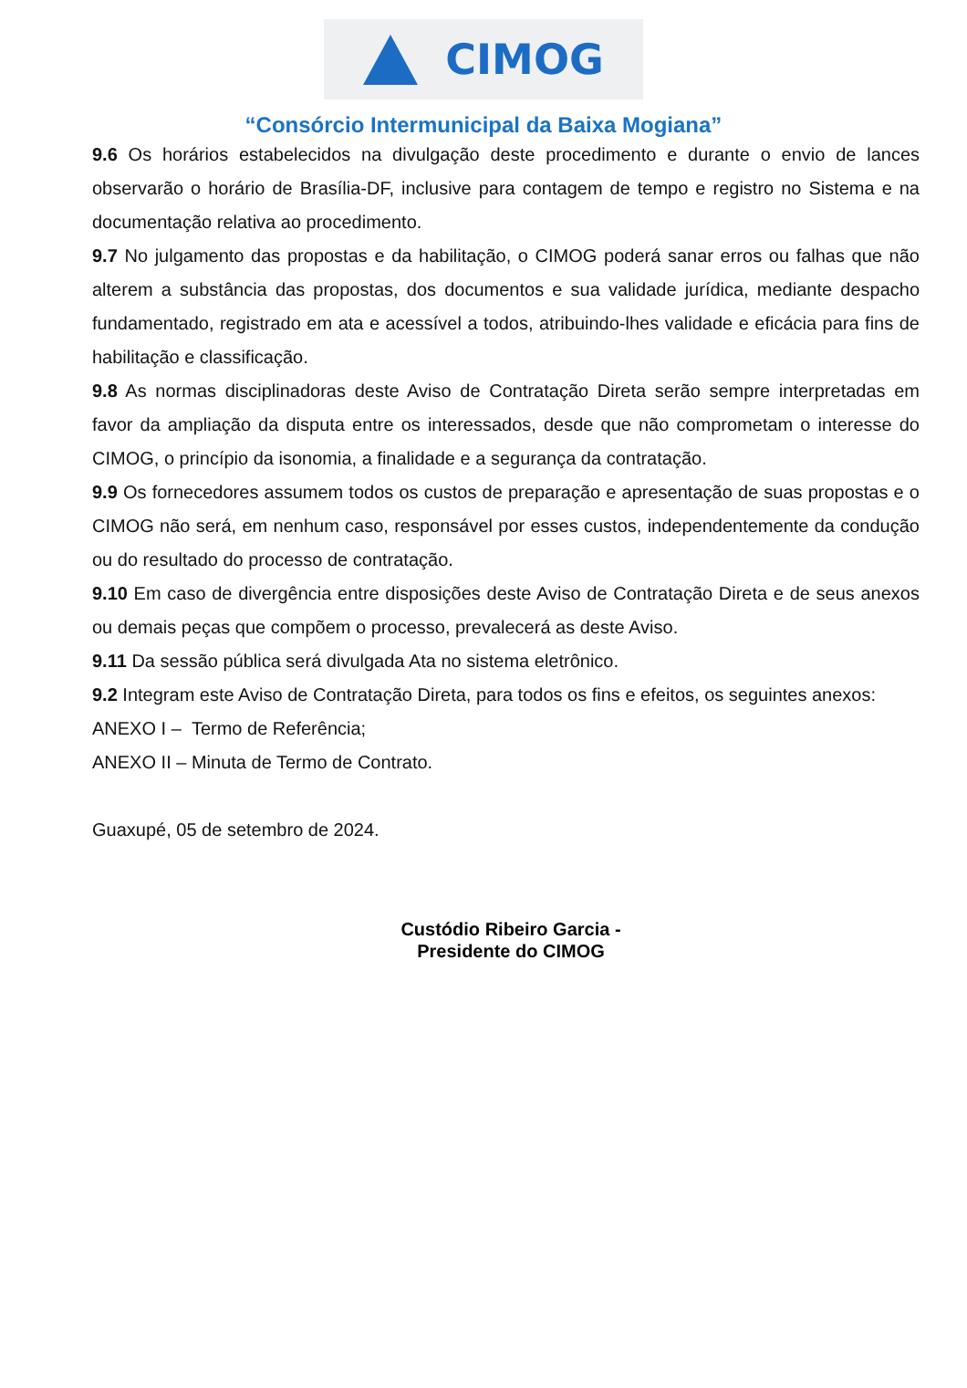CIMOG
“Consórcio Intermunicipal da Baixa Mogiana”
9.6 Os horários estabelecidos na divulgação deste procedimento e durante o envio de lances observarão o horário de Brasília-DF, inclusive para contagem de tempo e registro no Sistema e na documentação relativa ao procedimento.
9.7 No julgamento das propostas e da habilitação, o CIMOG poderá sanar erros ou falhas que não alterem a substância das propostas, dos documentos e sua validade jurídica, mediante despacho fundamentado, registrado em ata e acessível a todos, atribuindo-lhes validade e eficácia para fins de habilitação e classificação.
9.8 As normas disciplinadoras deste Aviso de Contratação Direta serão sempre interpretadas em favor da ampliação da disputa entre os interessados, desde que não comprometam o interesse do CIMOG, o princípio da isonomia, a finalidade e a segurança da contratação.
9.9 Os fornecedores assumem todos os custos de preparação e apresentação de suas propostas e o CIMOG não será, em nenhum caso, responsável por esses custos, independentemente da condução ou do resultado do processo de contratação.
9.10 Em caso de divergência entre disposições deste Aviso de Contratação Direta e de seus anexos ou demais peças que compõem o processo, prevalecerá as deste Aviso.
9.11 Da sessão pública será divulgada Ata no sistema eletrônico.
9.2 Integram este Aviso de Contratação Direta, para todos os fins e efeitos, os seguintes anexos:
ANEXO I – Termo de Referência;
ANEXO II – Minuta de Termo de Contrato.
Guaxupé, 05 de setembro de 2024.
Custódio Ribeiro Garcia -
Presidente do CIMOG